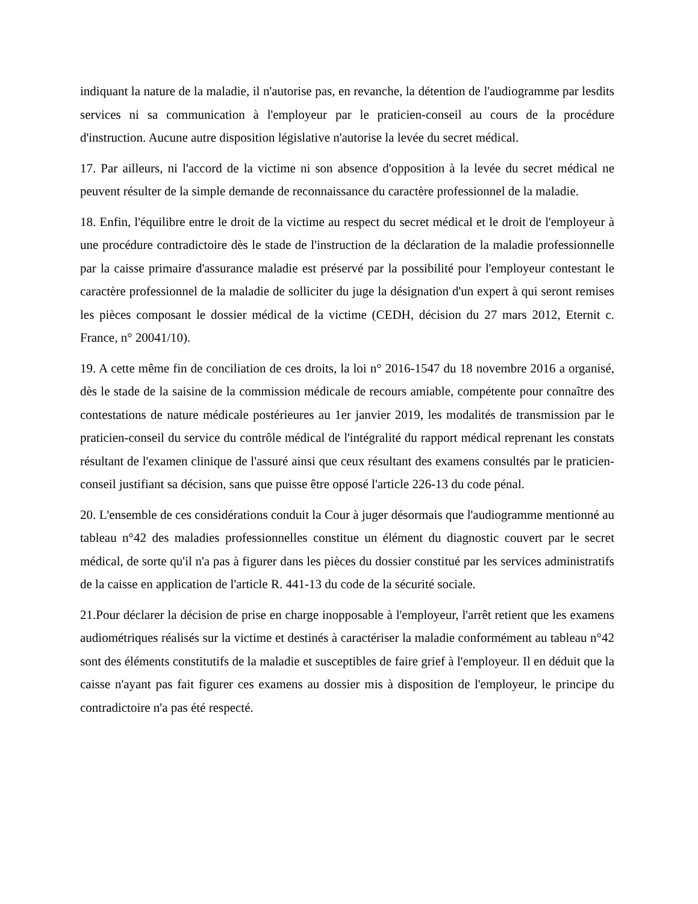indiquant la nature de la maladie, il n'autorise pas, en revanche, la détention de l'audiogramme par lesdits services ni sa communication à l'employeur par le praticien-conseil au cours de la procédure d'instruction. Aucune autre disposition législative n'autorise la levée du secret médical.
17. Par ailleurs, ni l'accord de la victime ni son absence d'opposition à la levée du secret médical ne peuvent résulter de la simple demande de reconnaissance du caractère professionnel de la maladie.
18. Enfin, l'équilibre entre le droit de la victime au respect du secret médical et le droit de l'employeur à une procédure contradictoire dès le stade de l'instruction de la déclaration de la maladie professionnelle par la caisse primaire d'assurance maladie est préservé par la possibilité pour l'employeur contestant le caractère professionnel de la maladie de solliciter du juge la désignation d'un expert à qui seront remises les pièces composant le dossier médical de la victime (CEDH, décision du 27 mars 2012, Eternit c. France, n° 20041/10).
19. A cette même fin de conciliation de ces droits, la loi n° 2016-1547 du 18 novembre 2016 a organisé, dès le stade de la saisine de la commission médicale de recours amiable, compétente pour connaître des contestations de nature médicale postérieures au 1er janvier 2019, les modalités de transmission par le praticien-conseil du service du contrôle médical de l'intégralité du rapport médical reprenant les constats résultant de l'examen clinique de l'assuré ainsi que ceux résultant des examens consultés par le praticien-conseil justifiant sa décision, sans que puisse être opposé l'article 226-13 du code pénal.
20. L'ensemble de ces considérations conduit la Cour à juger désormais que l'audiogramme mentionné au tableau n°42 des maladies professionnelles constitue un élément du diagnostic couvert par le secret médical, de sorte qu'il n'a pas à figurer dans les pièces du dossier constitué par les services administratifs de la caisse en application de l'article R. 441-13 du code de la sécurité sociale.
21.Pour déclarer la décision de prise en charge inopposable à l'employeur, l'arrêt retient que les examens audiométriques réalisés sur la victime et destinés à caractériser la maladie conformément au tableau n°42 sont des éléments constitutifs de la maladie et susceptibles de faire grief à l'employeur. Il en déduit que la caisse n'ayant pas fait figurer ces examens au dossier mis à disposition de l'employeur, le principe du contradictoire n'a pas été respecté.